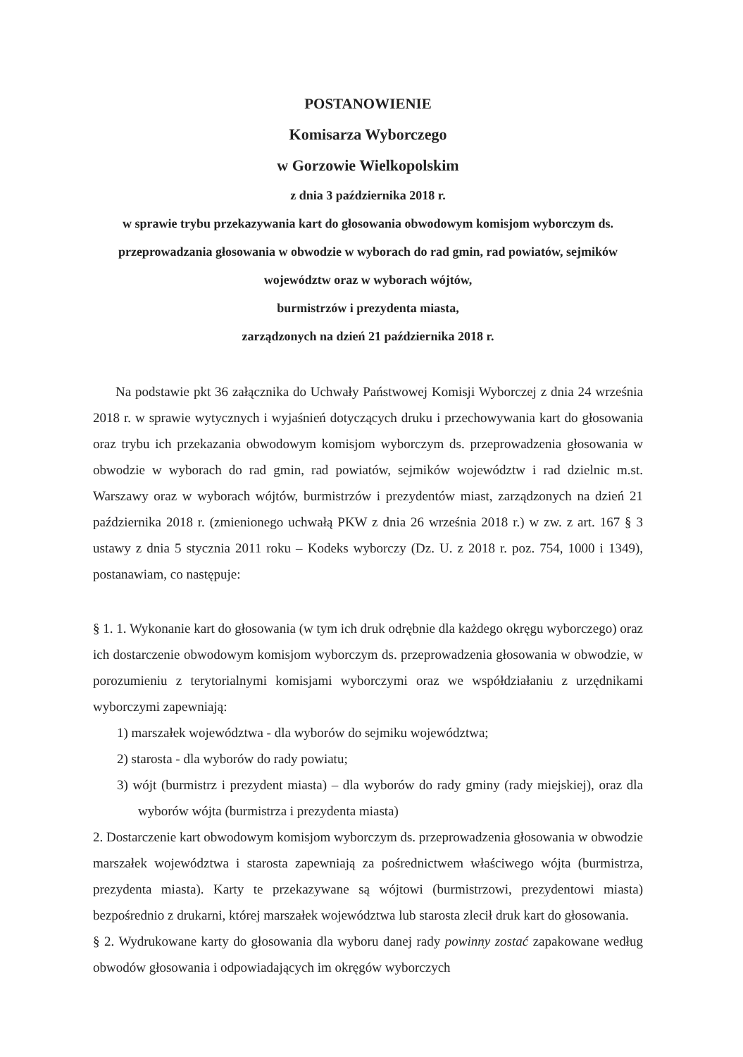POSTANOWIENIE
Komisarza Wyborczego
w Gorzowie Wielkopolskim
z dnia 3 października 2018 r.
w sprawie trybu przekazywania kart do głosowania obwodowym komisjom wyborczym ds. przeprowadzania głosowania w obwodzie w wyborach do rad gmin, rad powiatów, sejmików województw oraz w wyborach wójtów,
burmistrzów i prezydenta miasta,
zarządzonych na dzień 21 października 2018 r.
Na podstawie pkt 36 załącznika do Uchwały Państwowej Komisji Wyborczej z dnia 24 września 2018 r. w sprawie wytycznych i wyjaśnień dotyczących druku i przechowywania kart do głosowania oraz trybu ich przekazania obwodowym komisjom wyborczym ds. przeprowadzenia głosowania w obwodzie w wyborach do rad gmin, rad powiatów, sejmików województw i rad dzielnic m.st. Warszawy oraz w wyborach wójtów, burmistrzów i prezydentów miast, zarządzonych na dzień 21 października 2018 r. (zmienionego uchwałą PKW z dnia 26 września 2018 r.) w zw. z art. 167 § 3 ustawy z dnia 5 stycznia 2011 roku – Kodeks wyborczy (Dz. U. z 2018 r. poz. 754, 1000 i 1349), postanawiam, co następuje:
§ 1. 1. Wykonanie kart do głosowania (w tym ich druk odrębnie dla każdego okręgu wyborczego) oraz ich dostarczenie obwodowym komisjom wyborczym ds. przeprowadzenia głosowania w obwodzie, w porozumieniu z terytorialnymi komisjami wyborczymi oraz we współdziałaniu z urzędnikami wyborczymi zapewniają:
1) marszałek województwa - dla wyborów do sejmiku województwa;
2) starosta - dla wyborów do rady powiatu;
3) wójt (burmistrz i prezydent miasta) – dla wyborów do rady gminy (rady miejskiej), oraz dla wyborów wójta (burmistrza i prezydenta miasta)
2. Dostarczenie kart obwodowym komisjom wyborczym ds. przeprowadzenia głosowania w obwodzie marszałek województwa i starosta zapewniają za pośrednictwem właściwego wójta (burmistrza, prezydenta miasta). Karty te przekazywane są wójtowi (burmistrzowi, prezydentowi miasta) bezpośrednio z drukarni, której marszałek województwa lub starosta zlecił druk kart do głosowania.
§ 2. Wydrukowane karty do głosowania dla wyboru danej rady powinny zostać zapakowane według obwodów głosowania i odpowiadających im okręgów wyborczych